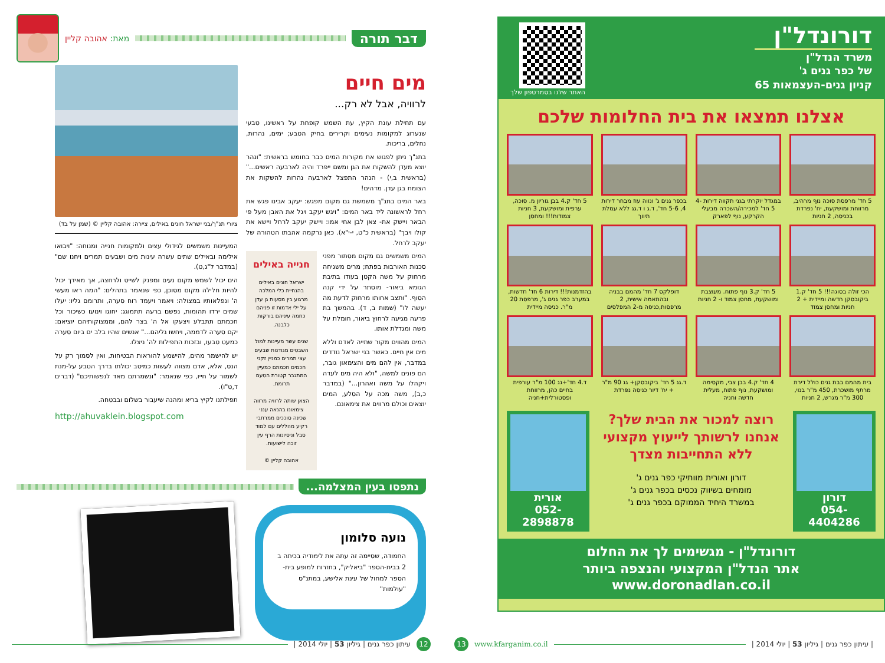דבר תורה
מאת: אהובה קליין
מים חיים
לרוויה, אבל לא רק...
עם תחילת עונת הקיץ, עת השמש קופחת על ראשינו, טבעי שנערוג למקומות נעימים וקרירים בחיק הטבע; ימים, נהרות, נחלים, בריכות.
בתנ"ך ניתן לפגוש את מקורות המים כבר בחומש בראשית: "ונהר יוצא מעדן להשקות את הגן ומשם ייפרד והיה לארבעה ראשים..." (בראשית ב,י) - הנהר התפצל לארבעה נהרות להשקות את הצומח בגן עדן. מדהים!
באר המים בתנ"ך משמשת גם מקום מפגש: יעקב אבינו פגש את רחל לראשונה ליד באר המים: "ויגש יעקב ויגל את האבן מעל פי הבאר ויישק את- צאן לבן אחי אמו: ויישק יעקב לרחל ויישא את קולו ויבך" (בראשית כ"ט, י-י"א). כאן נרקמה אהבתו הטהורה של יעקב לרחל.
חנייה באילים
ישראל חונים באילים בהנחיית כלי המלכה מרגוע בין מסעות גן עדן על ילי אדמות זו פניהם כחמה עיניהם בורקות כלבנה.
שנים עשר מעיינות למול השבטים מגודנות שבעים עצי תמרים כמניין זקני חכמים חכמתם כמעיין המתגבר קטורת הטעם תרומת.
הצאן שותה לרוויה מרווה צימאונו בהנאה ענני שכינה סוככים ממרחבי רקיע מהללים עם למוד סבל וניסיונות הרף עין זוכה לישועות.
אהובה קליין ©
המים משמשים גם מקום מסתור מפני סכנות האורבות בפתח; מרים משגיחה מרחוק על משה הקטן בעודו בתיבת הגומא ביאור- מוסתר על ידי קנה הסוף. "ותצב אחותו מרחוק לדעת מה יעשה לו" (שמות ב, ד). בהמשך בת פרעה מגיעה לרחוץ ביאור, חומלת על משה ומגדלת אותו.
המים מהווים מקור שתייה לאדם וללא מים אין חיים. כאשר בני ישראל נודדים במדבר, אין להם מים והצימאון גובר, הם פונים למשה, "ולא היה מים לעדה ויקהלו על משה ואהרון..." (במדבר כ,ב), משה מכה על הסלע, המים יוצאים וכולם מרווים את צימאונם.
ציורי תנ"ך/בני ישראל חונים באילים, ציירה: אהובה קליין © (שמן על בד)
המעיינות משמשים לגידולי עצים ולמקומות חנייה ומנוחה: "ויבואו אילימה ובאילים שתים עשרה עינות מים ושבעים תמרים ויחנו שם" (במדבר ל"ג,ט).
הים יכול לשמש מקום נעים ומפנק לשייט ולרחצה, אך מאידך יכול להיות חלילה מקום מסוכן, כפי שנאמר בתהלים: "המה ראו מעשי ה' ונפלאותיו במצולה: ויאמר ויעמד רוח סערה, ותרומם גליו: יעלו שמים ירדו תהומות, נפשם ברעה תתמוגג: יחוגו וינועו כשיכור וכל חכמתם תתבלע ויצעקו אל ה' בצר להם, וממצוקותיהם יוציאם: יקם סערה לדממה, ויחשו גליהם..." אנשים שהיו בלב ים ביום סערה כמעט טבעו, ובזכות התפילות לה' ניצלו.
יש להישמר מהים, להישמע להוראות הבטיחות, ואין לסמוך רק על הנס, אלא, אדם מצווה לעשות כמיטב יכולתו בדרך הטבע על-מנת לשמור על חייו, כפי שנאמר: "ונשמרתם מאד לנפשותיכם" (דברים ד,ט"ו).
תפילתנו לקיץ בריא ומהנה שיעבור בשלום ובבטחה.
http://ahuvaklein.blogspot.com
נתפסו בעין המצלמה...
נועה סלומון
החמודה, שסיימה זה עתה את לימודיה בכיתה ב 2 בבית-הספר "ביאליק", בחזרות למופע בית-הספר למחול של עינת אלישע, במתנ"ס "עולמות"
12 עיתון כפר גנים | גיליון 53 | יולי 2014 |
דורונדל"ן
משרד הנדל"ן
של כפר גנים ג'
קניון גנים-העצמאות 65
האתר שלנו בסמרטפון שלך
אצלנו תמצאו את בית החלומות שלכם
5 חד' מרפסת סוכה נוף מרהיב, מרווחת ומושקעת, יח' נפרדת בכניסה, 2 חניות
במגדל יוקרתי בגני תקווה דירות 4-5 חד' למכירה/השכרה מבעלי הקרקע, נוף לפארק
בכפר גנים ג' ונווה עוז מבחר דירות 4, 5-6 חד', ד.ג ו ד.גג ללא עמלת תיווך
5 חד' ק.4 בבן גוריון מ. סוכה, ערפית ומושקעת, 3 חניות צמודות!!! ומחסן
הכי זולה בסוגה!!! 5 חד' ק.1 ביקובסקן חדשה ומיידית + 2 חניות ומחסן צמוד
5 חד' ק.3 נוף פתוח. מעוצבת ומושקעת, מחסן צמוד ו- 2 חניות
דופלקס 7 חד' מהמם בבניה ובהתאמה אישית, 2 מרפסות,כניסה מ-2 המפלסים
בהזדמנות!!! דירות 6 חד' חדשות, במערב כפר גנים ג', מרפסת 20 מ"ר. כניסה מיידית
בית מהמם בבת גנים כולל דירת מרתף מושכרת, 450 מ"ר בנוי, 300 מ"ר מגרש, 2 חניות
4 חד' ק.4 בבן צבי, מקסימה ומושקעת, נוף פתוח, מעלית חדשה וחניה
ד.גג 5 חד' ביקובסקן+ גג 90 מ"ר + יח' דיור כניסה נפרדת
ד.4 חד'+גג 100 מ"ר עורפית בחיים כהן, מרווחת ופסטורלית+חניה
דורון
054-4404286
רוצה למכור את הבית שלך?
אנחנו לרשותך לייעוץ מקצועי
ללא התחייבות מצדך
דורון ואורית מוותיקי כפר גנים ג'
מומחים בשיווק נכסים בכפר גנים ג'
במשרד היחיד הממוקם בכפר גנים ג'
אורית
052-2898878
דורונדל"ן - מגשימים לך את החלום
אתר הנדל"ן המקצועי והנצפה ביותר www.doronadlan.co.il
| עיתון כפר גנים | גיליון 53 | יולי 2014 | www.kfarganim.co.il 13